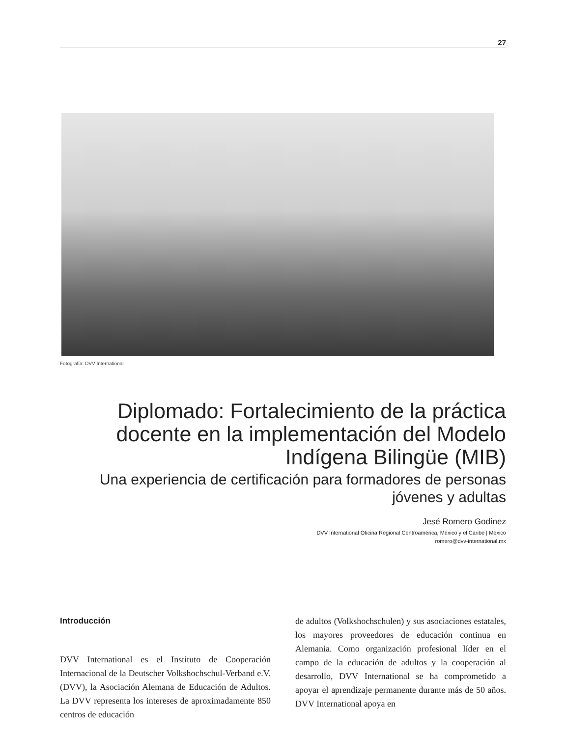27
Fotografía: DVV International
Diplomado: Fortalecimiento de la práctica docente en la implementación del Modelo Indígena Bilingüe (MIB)
Una experiencia de certificación para formadores de personas jóvenes y adultas
Jesé Romero Godínez
DVV International Oficina Regional Centroamérica, México y el Caribe | México
romero@dvv-international.mx
Introducción
DVV International es el Instituto de Cooperación Internacional de la Deutscher Volkshochschul-Verband e.V. (DVV), la Asociación Alemana de Educación de Adultos. La DVV representa los intereses de aproximadamente 850 centros de educación
de adultos (Volkshochschulen) y sus asociaciones estatales, los mayores proveedores de educación continua en Alemania. Como organización profesional líder en el campo de la educación de adultos y la cooperación al desarrollo, DVV International se ha comprometido a apoyar el aprendizaje permanente durante más de 50 años. DVV International apoya en